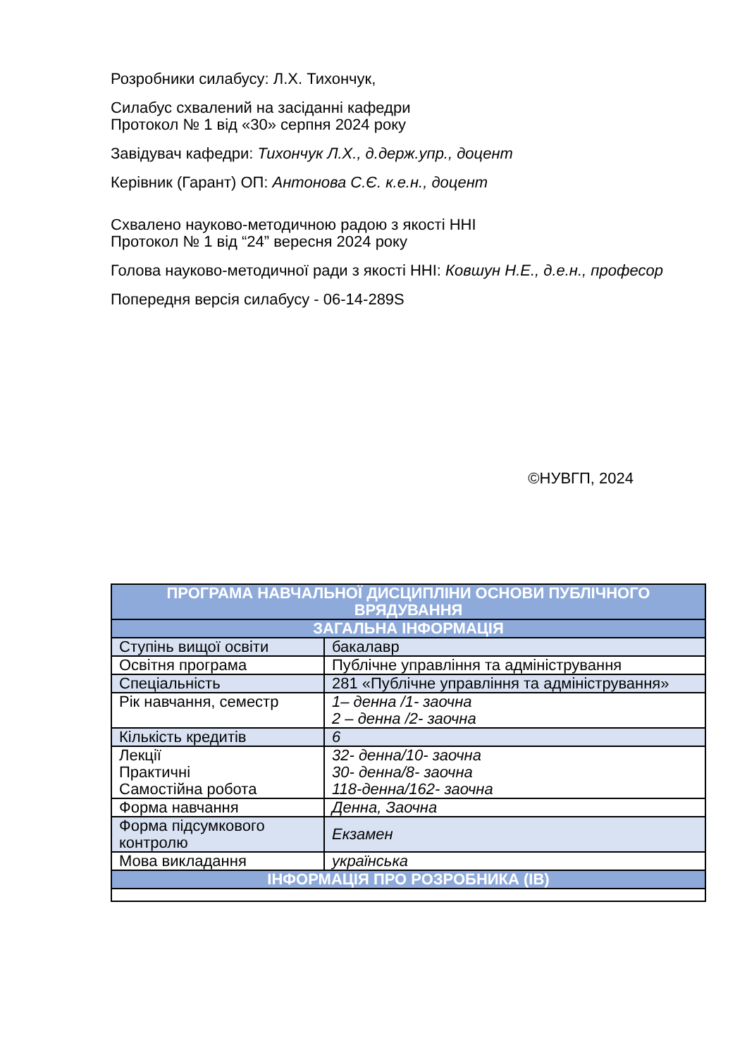Розробники силабусу: Л.Х. Тихончук,
Силабус схвалений на засіданні кафедри
Протокол № 1 від «30» серпня 2024 року
Завідувач кафедри: Тихончук Л.Х., д.держ.упр., доцент
Керівник (Гарант) ОП: Антонова С.Є. к.е.н., доцент
Схвалено науково-методичною радою з якості ННІ
Протокол № 1 від “24” вересня 2024 року
Голова науково-методичної ради з якості ННІ: Ковшун Н.Е., д.е.н., професор
Попередня версія силабусу - 06-14-289S
©НУВГП, 2024
| ПРОГРАМА НАВЧАЛЬНОЇ ДИСЦИПЛІНИ ОСНОВИ ПУБЛІЧНОГО ВРЯДУВАННЯ | |
| --- | --- |
| ЗАГАЛЬНА ІНФОРМАЦІЯ | |
| Ступінь вищої освіти | бакалавр |
| Освітня програма | Публічне управління та адміністрування |
| Спеціальність | 281 «Публічне управління та адміністрування» |
| Рік навчання, семестр | 1– денна /1- заочна 2 – денна /2- заочна |
| Кількість кредитів | 6 |
| Лекції Практичні Самостійна робота | 32- денна/10- заочна 30- денна/8- заочна 118-денна/162- заочна |
| Форма навчання | Денна, Заочна |
| Форма підсумкового контролю | Екзамен |
| Мова викладання | українська |
| ІНФОРМАЦІЯ ПРО РОЗРОБНИКА (ІВ) | |